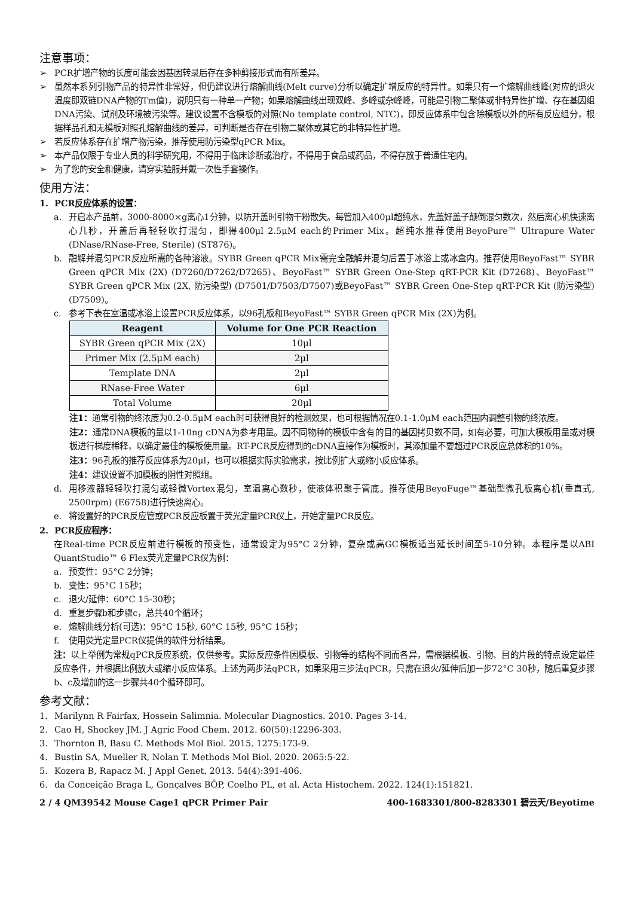注意事项：
➢ PCR扩增产物的长度可能会因基因转录后存在多种剪接形式而有所差异。
➢ 虽然本系列引物产品的特异性非常好，但仍建议进行熔解曲线(Melt curve)分析以确定扩增反应的特异性。如果只有一个熔解曲线峰(对应的退火温度即双链DNA产物的Tm值)，说明只有一种单一产物；如果熔解曲线出现双峰、多峰或杂峰峰，可能是引物二聚体或非特异性扩增、存在基因组DNA污染、试剂及环境被污染等。建议设置不含模板的对照(No template control, NTC)，即反应体系中包含除模板以外的所有反应组分，根据样品孔和无模板对照孔熔解曲线的差异，可判断是否存在引物二聚体或其它的非特异性扩增。
➢ 若反应体系存在扩增产物污染，推荐使用防污染型qPCR Mix。
➢ 本产品仅限于专业人员的科学研究用，不得用于临床诊断或治疗，不得用于食品或药品，不得存放于普通住宅内。
➢ 为了您的安全和健康，请穿实验服并戴一次性手套操作。
使用方法：
1. PCR反应体系的设置：
a. 开启本产品前，3000-8000×g离心1分钟，以防开盖时引物干粉散失。每管加入400μl超纯水，先盖好盖子颠倒混匀数次，然后离心机快速离心几秒，开盖后再轻轻吹打混匀，即得400μl 2.5μM each的Primer Mix。超纯水推荐使用BeyoPure™ Ultrapure Water (DNase/RNase-Free, Sterile) (ST876)。
b. 融解并混匀PCR反应所需的各种溶液。SYBR Green qPCR Mix需完全融解并混匀后置于冰浴上或冰盒内。推荐使用BeyoFast™ SYBR Green qPCR Mix (2X) (D7260/D7262/D7265)、BeyoFast™ SYBR Green One-Step qRT-PCR Kit (D7268)、BeyoFast™ SYBR Green qPCR Mix (2X, 防污染型) (D7501/D7503/D7507)或BeyoFast™ SYBR Green One-Step qRT-PCR Kit (防污染型) (D7509)。
c. 参考下表在室温或冰浴上设置PCR反应体系，以96孔板和BeyoFast™ SYBR Green qPCR Mix (2X)为例。
| Reagent | Volume for One PCR Reaction |
| --- | --- |
| SYBR Green qPCR Mix (2X) | 10μl |
| Primer Mix (2.5μM each) | 2μl |
| Template DNA | 2μl |
| RNase-Free Water | 6μl |
| Total Volume | 20μl |
注1：通常引物的终浓度为0.2-0.5μM each时可获得良好的检测效果，也可根据情况在0.1-1.0μM each范围内调整引物的终浓度。
注2：通常DNA模板的量以1-10ng cDNA为参考用量。因不同物种的模板中含有的目的基因拷贝数不同，如有必要，可加大模板用量或对模板进行梯度稀释，以确定最佳的模板使用量。RT-PCR反应得到的cDNA直接作为模板时，其添加量不要超过PCR反应总体积的10%。
注3：96孔板的推荐反应体系为20μl，也可以根据实际实验需求，按比例扩大或缩小反应体系。
注4：建议设置不加模板的阴性对照组。
d. 用移液器轻轻吹打混匀或轻微Vortex混匀，室温离心数秒，使液体积聚于管底。推荐使用BeyoFuge™基础型微孔板离心机(垂直式, 2500rpm) (E6758)进行快速离心。
e. 将设置好的PCR反应管或PCR反应板置于荧光定量PCR仪上，开始定量PCR反应。
2. PCR反应程序：
在Real-time PCR反应前进行模板的预变性，通常设定为95°C 2分钟，复杂或高GC模板适当延长时间至5-10分钟。本程序是以ABI QuantStudio™ 6 Flex荧光定量PCR仪为例：
a. 预变性：95°C 2分钟；
b. 变性：95°C 15秒；
c. 退火/延伸：60°C 15-30秒；
d. 重复步骤b和步骤c，总共40个循环；
e. 熔解曲线分析(可选)：95°C 15秒, 60°C 15秒, 95°C 15秒；
f. 使用荧光定量PCR仪提供的软件分析结果。
注：以上举例为常规qPCR反应系统，仅供参考。实际反应条件因模板、引物等的结构不同而各异，需根据模板、引物、目的片段的特点设定最佳反应条件，并根据比例放大或缩小反应体系。上述为两步法qPCR，如果采用三步法qPCR，只需在退火/延伸后加一步72°C 30秒，随后重复步骤b、c及增加的这一步骤共40个循环即可。
参考文献：
1. Marilynn R Fairfax, Hossein Salimnia. Molecular Diagnostics. 2010. Pages 3-14.
2. Cao H, Shockey JM. J Agric Food Chem. 2012. 60(50):12296-303.
3. Thornton B, Basu C. Methods Mol Biol. 2015. 1275:173-9.
4. Bustin SA, Mueller R, Nolan T. Methods Mol Biol. 2020. 2065:5-22.
5. Kozera B, Rapacz M. J Appl Genet. 2013. 54(4):391-406.
6. da Conceição Braga L, Gonçalves BÔP, Coelho PL, et al. Acta Histochem. 2022. 124(1):151821.
2 / 4 QM39542 Mouse Cage1 qPCR Primer Pair 400-1683301/800-8283301 碧云天/Beyotime